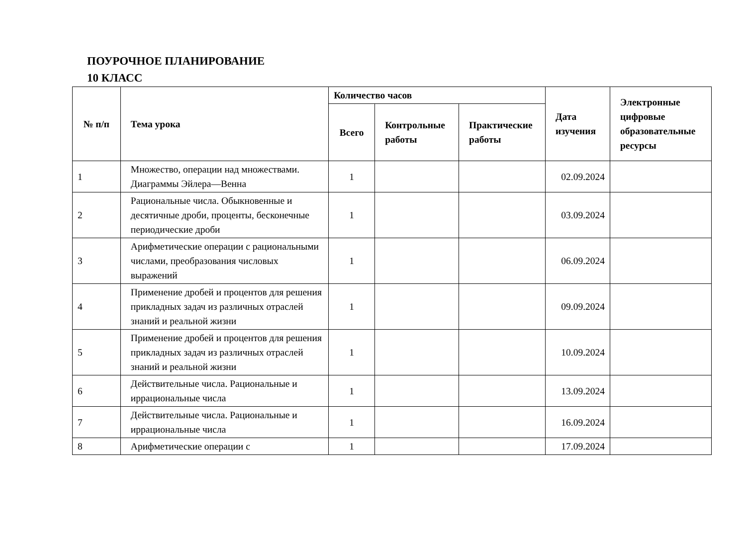ПОУРОЧНОЕ ПЛАНИРОВАНИЕ
10 КЛАСС
| № п/п | Тема урока | Количество часов | | | Дата изучения | Электронные цифровые образовательные ресурсы |
| --- | --- | --- | --- | --- | --- | --- |
| | | Всего | Контрольные работы | Практические работы | | |
| 1 | Множество, операции над множествами. Диаграммы Эйлера—Венна | 1 | | | 02.09.2024 | |
| 2 | Рациональные числа. Обыкновенные и десятичные дроби, проценты, бесконечные периодические дроби | 1 | | | 03.09.2024 | |
| 3 | Арифметические операции с рациональными числами, преобразования числовых выражений | 1 | | | 06.09.2024 | |
| 4 | Применение дробей и процентов для решения прикладных задач из различных отраслей знаний и реальной жизни | 1 | | | 09.09.2024 | |
| 5 | Применение дробей и процентов для решения прикладных задач из различных отраслей знаний и реальной жизни | 1 | | | 10.09.2024 | |
| 6 | Действительные числа. Рациональные и иррациональные числа | 1 | | | 13.09.2024 | |
| 7 | Действительные числа. Рациональные и иррациональные числа | 1 | | | 16.09.2024 | |
| 8 | Арифметические операции с | 1 | | | 17.09.2024 | |